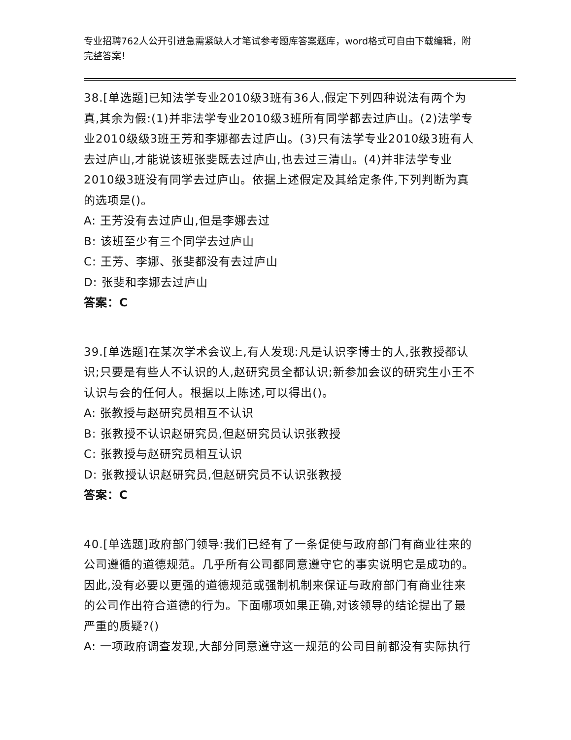专业招聘762人公开引进急需紧缺人才笔试参考题库答案题库，word格式可自由下载编辑，附完整答案！
38.[单选题]已知法学专业2010级3班有36人,假定下列四种说法有两个为真,其余为假:(1)并非法学专业2010级3班所有同学都去过庐山。(2)法学专业2010级级3班王芳和李娜都去过庐山。(3)只有法学专业2010级3班有人去过庐山,才能说该班张斐既去过庐山,也去过三清山。(4)并非法学专业2010级3班没有同学去过庐山。依据上述假定及其给定条件,下列判断为真的选项是()。
A: 王芳没有去过庐山,但是李娜去过
B: 该班至少有三个同学去过庐山
C: 王芳、李娜、张斐都没有去过庐山
D: 张斐和李娜去过庐山
答案：C
39.[单选题]在某次学术会议上,有人发现:凡是认识李博士的人,张教授都认识;只要是有些人不认识的人,赵研究员全都认识;新参加会议的研究生小王不认识与会的任何人。根据以上陈述,可以得出()。
A: 张教授与赵研究员相互不认识
B: 张教授不认识赵研究员,但赵研究员认识张教授
C: 张教授与赵研究员相互认识
D: 张教授认识赵研究员,但赵研究员不认识张教授
答案：C
40.[单选题]政府部门领导:我们已经有了一条促使与政府部门有商业往来的公司遵循的道德规范。几乎所有公司都同意遵守它的事实说明它是成功的。因此,没有必要以更强的道德规范或强制机制来保证与政府部门有商业往来的公司作出符合道德的行为。下面哪项如果正确,对该领导的结论提出了最严重的质疑?()
A: 一项政府调查发现,大部分同意遵守这一规范的公司目前都没有实际执行